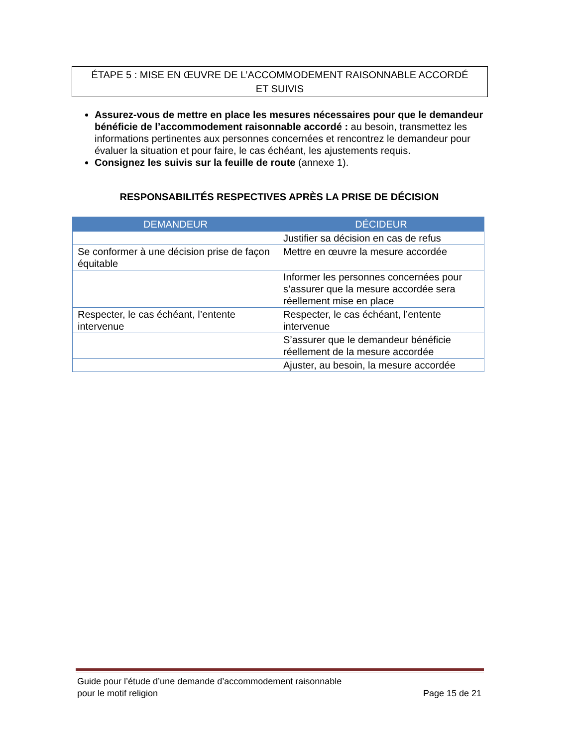ÉTAPE 5 : MISE EN ŒUVRE DE L’ACCOMMODEMENT RAISONNABLE ACCORDÉ
ET SUIVIS
Assurez-vous de mettre en place les mesures nécessaires pour que le demandeur bénéficie de l’accommodement raisonnable accordé : au besoin, transmettez les informations pertinentes aux personnes concernées et rencontrez le demandeur pour évaluer la situation et pour faire, le cas échéant, les ajustements requis.
Consignez les suivis sur la feuille de route (annexe 1).
RESPONSABILITÉS RESPECTIVES APRÈS LA PRISE DE DÉCISION
| DEMANDEUR | DÉCIDEUR |
| --- | --- |
| | Justifier sa décision en cas de refus |
| Se conformer à une décision prise de façon équitable | Mettre en œuvre la mesure accordée |
| | Informer les personnes concernées pour s’assurer que la mesure accordée sera réellement mise en place |
| Respecter, le cas échéant, l’entente intervenue | Respecter, le cas échéant, l’entente intervenue |
| | S’assurer que le demandeur bénéficie réellement de la mesure accordée |
| | Ajuster, au besoin, la mesure accordée |
Guide pour l’étude d’une demande d’accommodement raisonnable
pour le motif religion
Page 15 de 21